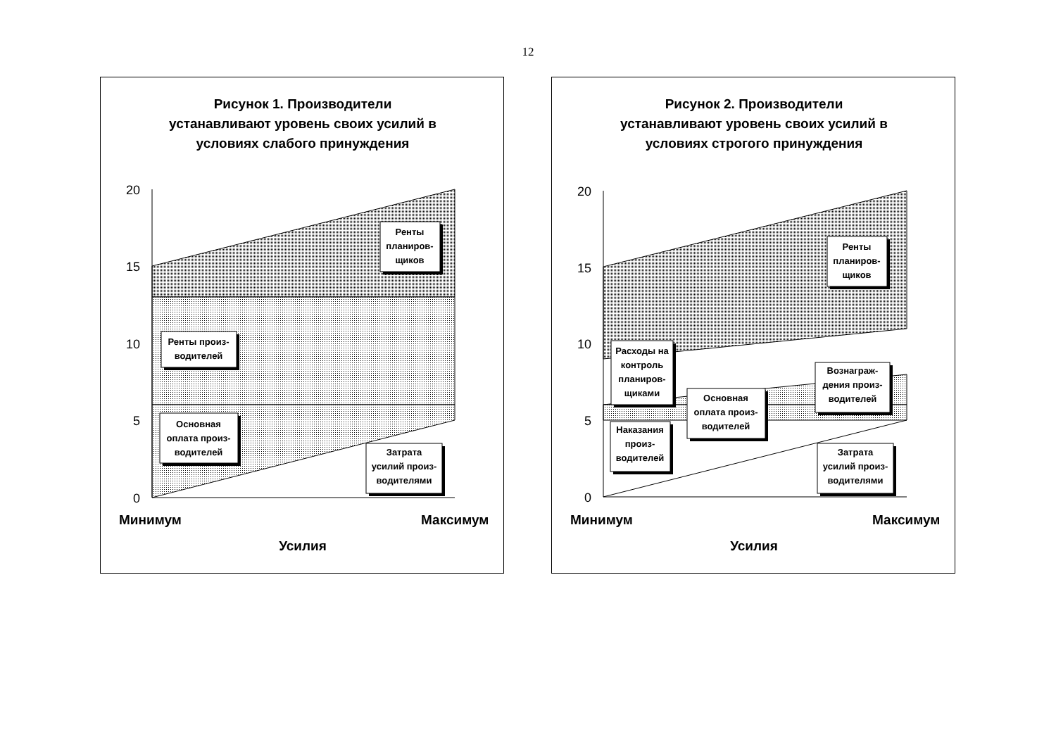12
Рисунок 1. Производители
устанавливают уровень своих усилий в
условиях слабого принуждения
20
15
10
5
0
Ренты
планиров-
щиков
Ренты произ-
водителей
Основная
оплата произ-
водителей
Затрата
усилий произ-
водителями
Минимум
Максимум
Усилия
Рисунок 2. Производители
устанавливают уровень своих усилий в
условиях строгого принуждения
20
15
10
5
0
Ренты
планиров-
щиков
Расходы на
контроль
планиров-
щиками
Основная
оплата произ-
водителей
Вознаграж-
дения произ-
водителей
Наказания
произ-
водителей
Затрата
усилий произ-
водителями
Минимум
Максимум
Усилия